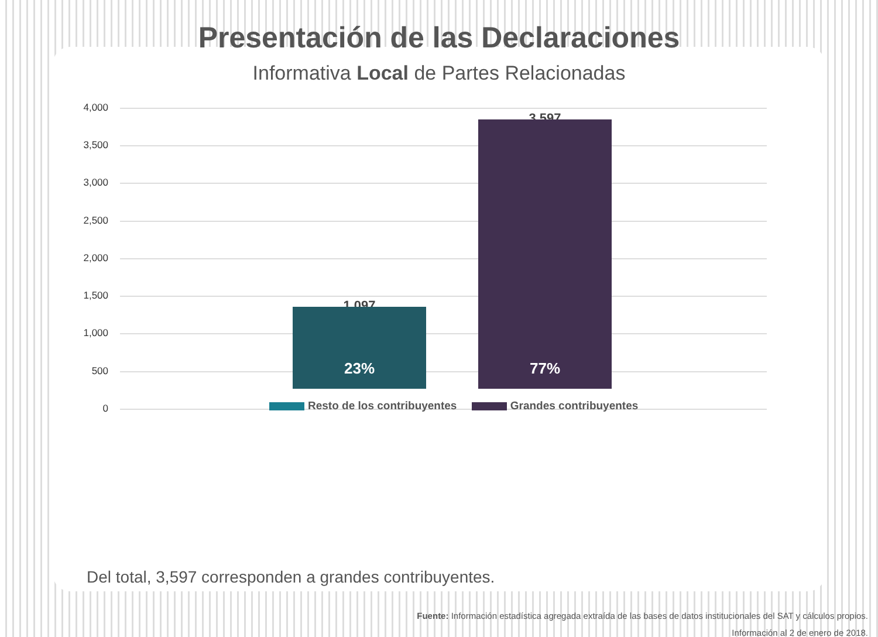Presentación de las Declaraciones
Informativa Local de Partes Relacionadas
4,000
3,500
3,000
2,500
2,000
1,500
1,000
500
0
1,097
23%
3,597
77%
Resto de los contribuyentes Grandes contribuyentes
Del total, 3,597 corresponden a grandes contribuyentes.
Fuente: Información estadística agregada extraída de las bases de datos institucionales del SAT y cálculos propios.
Información al 2 de enero de 2018.